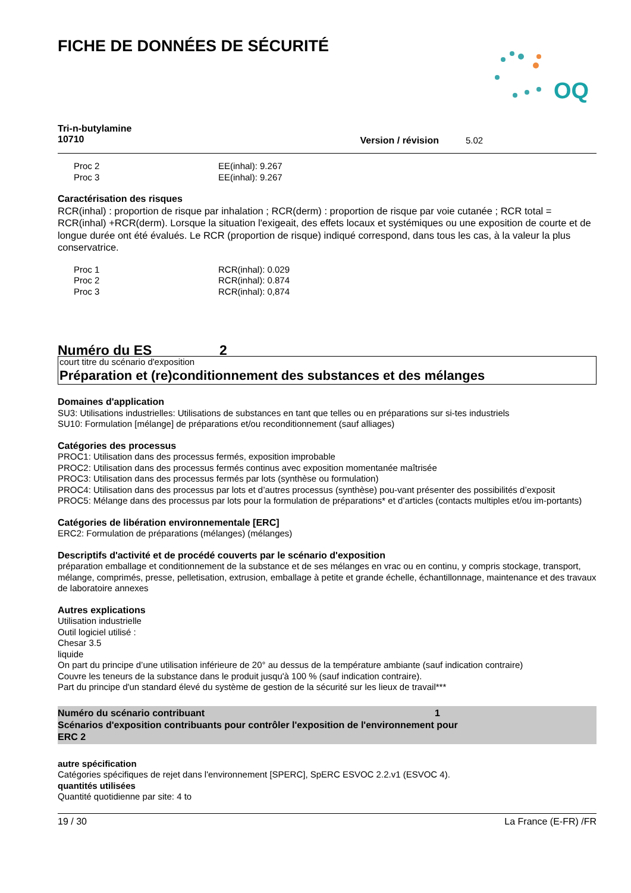FICHE DE DONNÉES DE SÉCURITÉ
OQ
Tri-n-butylamine
10710
Version / révision 5.02
| Proc 2 | EE(inhal): 9.267 |
| Proc 3 | EE(inhal): 9.267 |
Caractérisation des risques
RCR(inhal) : proportion de risque par inhalation ; RCR(derm) : proportion de risque par voie cutanée ; RCR total = RCR(inhal) +RCR(derm). Lorsque la situation l'exigeait, des effets locaux et systémiques ou une exposition de courte et de longue durée ont été évalués. Le RCR (proportion de risque) indiqué correspond, dans tous les cas, à la valeur la plus conservatrice.
| Proc 1 | RCR(inhal): 0.029 |
| Proc 2 | RCR(inhal): 0.874 |
| Proc 3 | RCR(inhal): 0,874 |
Numéro du ES 2
court titre du scénario d'exposition
Préparation et (re)conditionnement des substances et des mélanges
Domaines d'application
SU3: Utilisations industrielles: Utilisations de substances en tant que telles ou en préparations sur si-tes industriels
SU10: Formulation [mélange] de préparations et/ou reconditionnement (sauf alliages)
Catégories des processus
PROC1: Utilisation dans des processus fermés, exposition improbable
PROC2: Utilisation dans des processus fermés continus avec exposition momentanée maîtrisée
PROC3: Utilisation dans des processus fermés par lots (synthèse ou formulation)
PROC4: Utilisation dans des processus par lots et d’autres processus (synthèse) pou-vant présenter des possibilités d’exposit
PROC5: Mélange dans des processus par lots pour la formulation de préparations* et d’articles (contacts multiples et/ou im-portants)
Catégories de libération environnementale [ERC]
ERC2: Formulation de préparations (mélanges) (mélanges)
Descriptifs d'activité et de procédé couverts par le scénario d'exposition
préparation emballage et conditionnement de la substance et de ses mélanges en vrac ou en continu, y compris stockage, transport, mélange, comprimés, presse, pelletisation, extrusion, emballage à petite et grande échelle, échantillonnage, maintenance et des travaux de laboratoire annexes
Autres explications
Utilisation industrielle
Outil logiciel utilisé :
Chesar 3.5
liquide
On part du principe d’une utilisation inférieure de 20° au dessus de la température ambiante (sauf indication contraire)
Couvre les teneurs de la substance dans le produit jusqu'à 100 % (sauf indication contraire).
Part du principe d'un standard élevé du système de gestion de la sécurité sur les lieux de travail***
Numéro du scénario contribuant 1
Scénarios d'exposition contribuants pour contrôler l'exposition de l'environnement pour
ERC 2
autre spécification
Catégories spécifiques de rejet dans l'environnement [SPERC], SpERC ESVOC 2.2.v1 (ESVOC 4).
quantités utilisées
Quantité quotidienne par site: 4 to
19 / 30 La France (E-FR) /FR